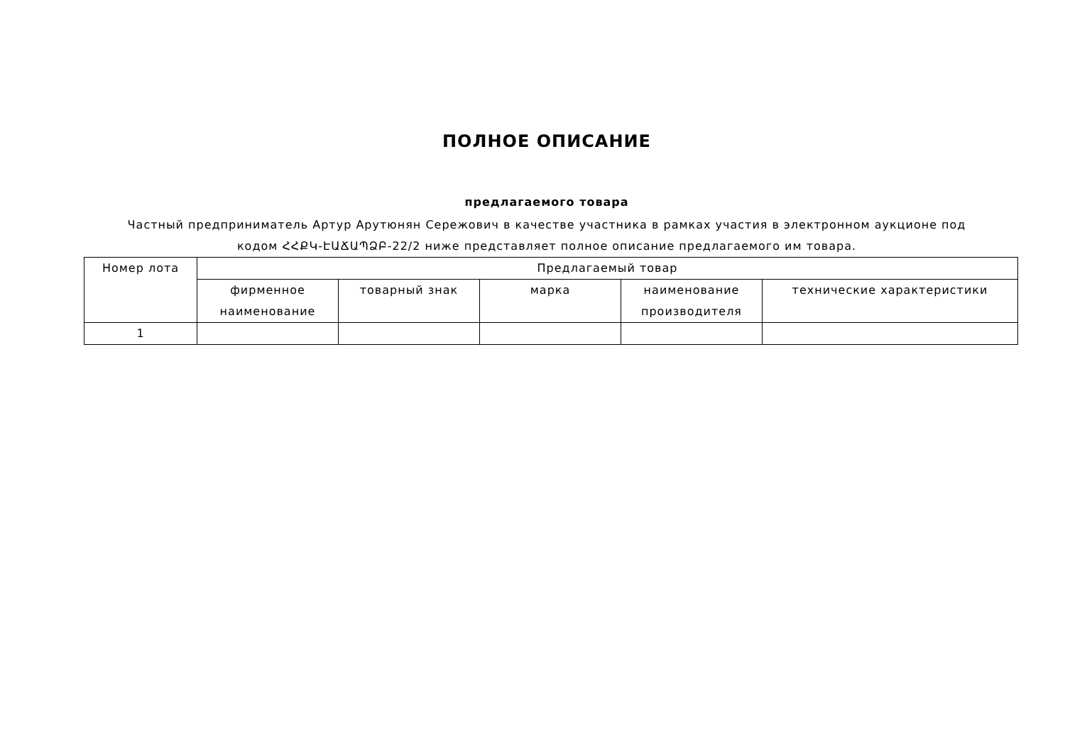ПОЛНОЕ ОПИСАНИЕ
предлагаемого товара
Частный предприниматель Артур Арутюнян Сережович в качестве участника в рамках участия в электронном аукционе под кодом ՀՀՔԿ-ԷԱՃԱՊՁԲ-22/2 ниже представляет полное описание предлагаемого им товара.
| Номер лота | Предлагаемый товар | | | | |
| --- | --- | --- | --- | --- | --- |
| | фирменное наименование | товарный знак | марка | наименование производителя | технические характеристики |
| 1 | | | | | |